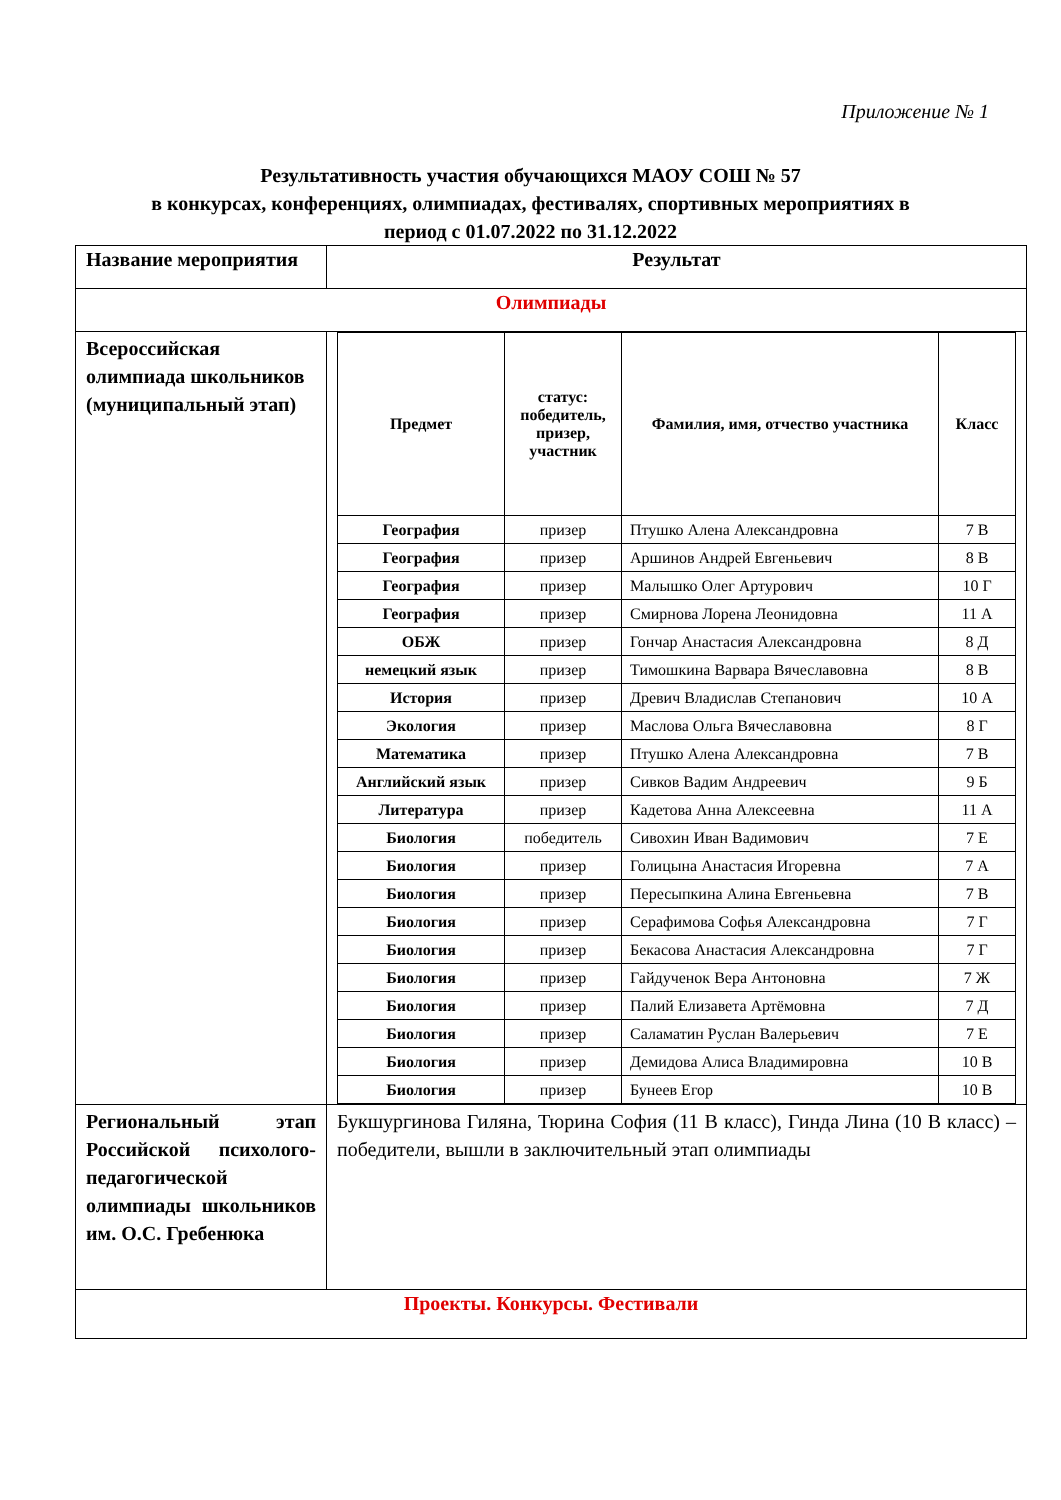Приложение № 1
Результативность участия обучающихся МАОУ СОШ № 57
в конкурсах, конференциях, олимпиадах, фестивалях, спортивных мероприятиях в
период с 01.07.2022 по 31.12.2022
| Название мероприятия | Результат |
| Олимпиады | |
| Всероссийская олимпиада школьников (муниципальный этап) | / Предмет / статус: победитель, призер, участник / Фамилия, имя, отчество участника / Класс / / --- / --- / --- / --- / / География / призер / Птушко Алена Александровна / 7 В / / География / призер / Аршинов Андрей Евгеньевич / 8 В / / География / призер / Малышко Олег Артурович / 10 Г / / География / призер / Смирнова Лорена Леонидовна / 11 А / / ОБЖ / призер / Гончар Анастасия Александровна / 8 Д / / немецкий язык / призер / Тимошкина Варвара Вячеславовна / 8 В / / История / призер / Древич Владислав Степанович / 10 А / / Экология / призер / Маслова Ольга Вячеславовна / 8 Г / / Математика / призер / Птушко Алена Александровна / 7 В / / Английский язык / призер / Сивков Вадим Андреевич / 9 Б / / Литература / призер / Кадетова Анна Алексеевна / 11 А / / Биология / победитель / Сивохин Иван Вадимович / 7 Е / / Биология / призер / Голицына Анастасия Игоревна / 7 А / / Биология / призер / Пересыпкина Алина Евгеньевна / 7 В / / Биология / призер / Серафимова Софья Александровна / 7 Г / / Биология / призер / Бекасова Анастасия Александровна / 7 Г / / Биология / призер / Гайдученок Вера Антоновна / 7 Ж / / Биология / призер / Палий Елизавета Артёмовна / 7 Д / / Биология / призер / Саламатин Руслан Валерьевич / 7 Е / / Биология / призер / Демидова Алиса Владимировна / 10 В / / Биология / призер / Бунеев Егор / 10 В / |
| Региональный этап Российской психолого-педагогической олимпиады школьников им. О.С. Гребенюка | Букшургинова Гиляна, Тюрина София (11 В класс), Гинда Лина (10 В класс) – победители, вышли в заключительный этап олимпиады |
| Проекты. Конкурсы. Фестивали | |